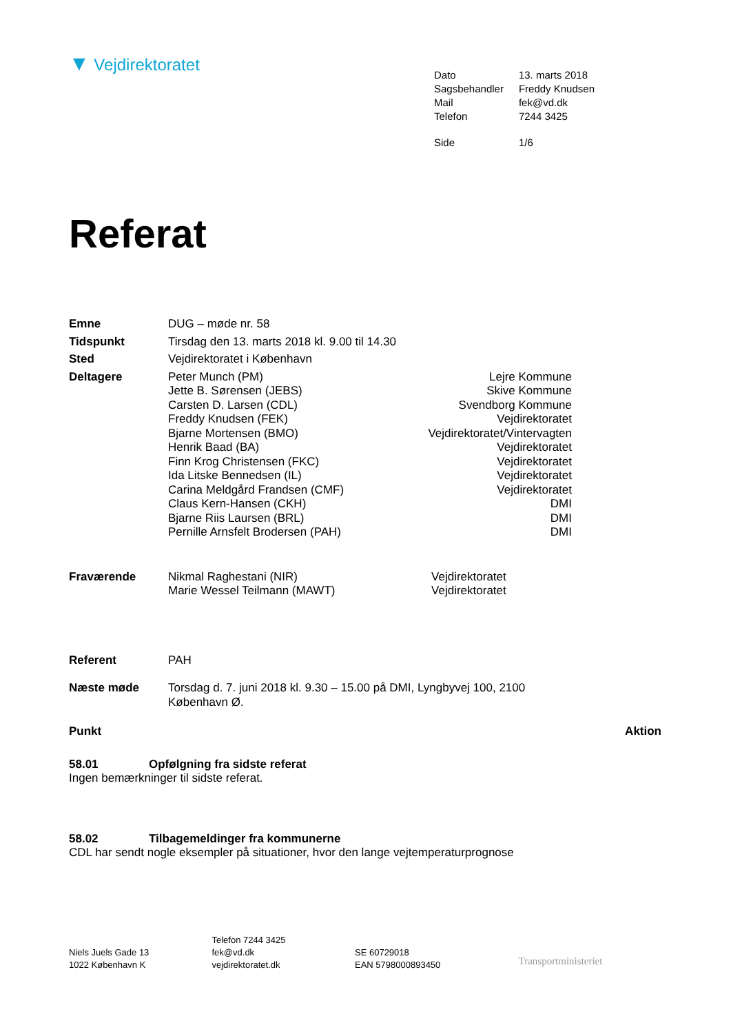▼ Vejdirektoratet
| Dato | 13. marts 2018 |
| Sagsbehandler | Freddy Knudsen |
| Mail | fek@vd.dk |
| Telefon | 7244 3425 |
| Side | 1/6 |
Referat
| Emne | DUG – møde nr. 58 | |
| Tidspunkt | Tirsdag den 13. marts 2018 kl. 9.00 til 14.30 | |
| Sted | Vejdirektoratet i København | |
| Deltagere | Peter Munch (PM) | Lejre Kommune |
| | Jette B. Sørensen (JEBS) | Skive Kommune |
| | Carsten D. Larsen (CDL) | Svendborg Kommune |
| | Freddy Knudsen (FEK) | Vejdirektoratet |
| | Bjarne Mortensen (BMO) | Vejdirektoratet/Vintervagten |
| | Henrik Baad (BA) | Vejdirektoratet |
| | Finn Krog Christensen (FKC) | Vejdirektoratet |
| | Ida Litske Bennedsen (IL) | Vejdirektoratet |
| | Carina Meldgård Frandsen (CMF) | Vejdirektoratet |
| | Claus Kern-Hansen (CKH) | DMI |
| | Bjarne Riis Laursen (BRL) | DMI |
| | Pernille Arnsfelt Brodersen (PAH) | DMI |
| Fraværende | Nikmal Raghestani (NIR) | Vejdirektoratet |
| | Marie Wessel Teilmann (MAWT) | Vejdirektoratet |
| Referent | PAH | |
| Næste møde | Torsdag d. 7. juni 2018 kl. 9.30 – 15.00 på DMI, Lyngbyvej 100, 2100 København Ø. | |
Punkt Aktion
58.01 Opfølgning fra sidste referat
Ingen bemærkninger til sidste referat.
58.02 Tilbagemeldinger fra kommunerne
CDL har sendt nogle eksempler på situationer, hvor den lange vejtemperaturprognose
Niels Juels Gade 13
1022 København K
Telefon 7244 3425
fek@vd.dk
vejdirektoratet.dk
SE 60729018
EAN 5798000893450
Transportministeriet